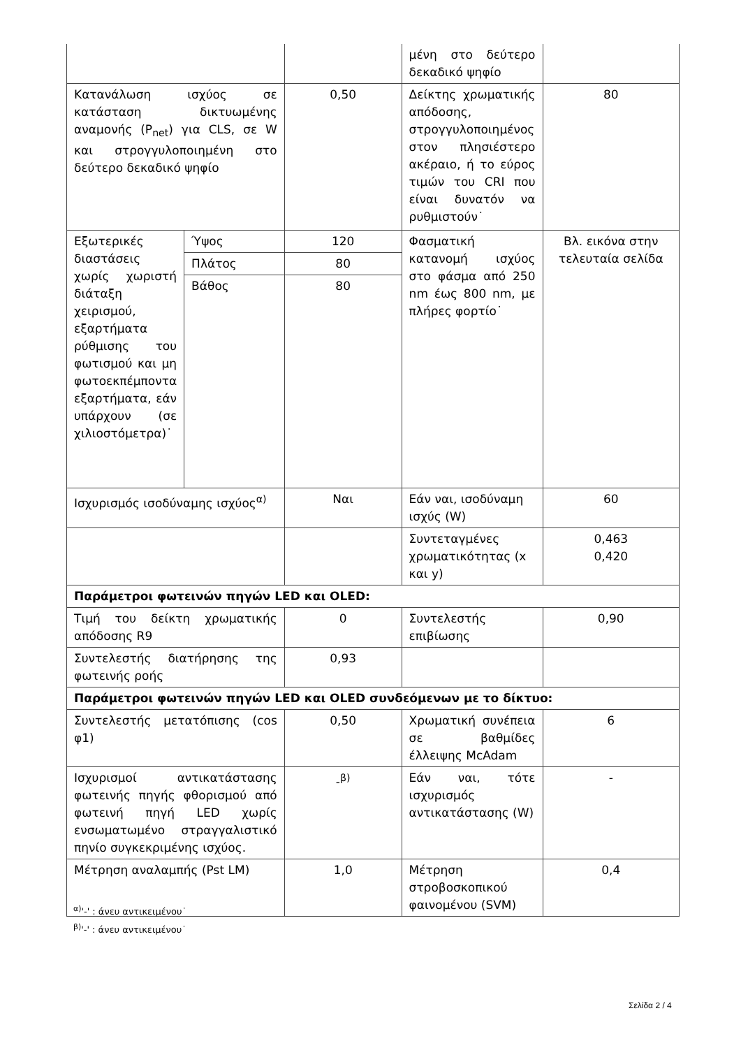| | | | μένη στο δεύτερο δεκαδικό ψηφίο | |
| Κατανάλωση ισχύος σε κατάσταση δικτυωμένης αναμονής (P<sub>net</sub>) για CLS, σε W και στρογγυλοποιημένη στο δεύτερο δεκαδικό ψηφίο | | 0,50 | Δείκτης χρωματικής απόδοσης, στρογγυλοποιημένος στον πλησιέστερο ακέραιο, ή το εύρος τιμών του CRI που είναι δυνατόν να ρυθμιστούν˙ | 80 |
| Εξωτερικές διαστάσεις χωρίς χωριστή διάταξη χειρισμού, εξαρτήματα ρύθμισης του φωτισμού και μη φωτοεκπέμποντα εξαρτήματα, εάν υπάρχουν (σε χιλιοστόμετρα)˙ | Ύψος | 120 | Φασματική κατανομή ισχύος στο φάσμα από 250 nm έως 800 nm, με πλήρες φορτίο˙ | Βλ. εικόνα στην τελευταία σελίδα |
| | Πλάτος | 80 | | |
| | Βάθος | 80 | | |
| Ισχυρισμός ισοδύναμης ισχύος<sup>α)</sup> | | Ναι | Εάν ναι, ισοδύναμη ισχύς (W) | 60 |
| | | | Συντεταγμένες χρωματικότητας (x και y) | 0,463 0,420 |
| Παράμετροι φωτεινών πηγών LED και OLED: | | | | |
| Τιμή του δείκτη χρωματικής απόδοσης R9 | | 0 | Συντελεστής επιβίωσης | 0,90 |
| Συντελεστής διατήρησης της φωτεινής ροής | | 0,93 | | |
| Παράμετροι φωτεινών πηγών LED και OLED συνδεόμενων με το δίκτυο: | | | | |
| Συντελεστής μετατόπισης (cos φ1) | | 0,50 | Χρωματική συνέπεια σε βαθμίδες έλλειψης McAdam | 6 |
| Ισχυρισμοί αντικατάστασης φωτεινής πηγής φθορισμού από φωτεινή πηγή LED χωρίς ενσωματωμένο στραγγαλιστικό πηνίο συγκεκριμένης ισχύος. | | -<sup>β)</sup> | Εάν ναι, τότε ισχυρισμός αντικατάστασης (W) | - |
| Μέτρηση αναλαμπής (Pst LM) | | 1,0 | Μέτρηση στροβοσκοπικού φαινομένου (SVM) | 0,4 |
<sup>α)</sup>'-' : άνευ αντικειμένου˙
<sup>β)</sup>'-' : άνευ αντικειμένου˙
Σελίδα 2 / 4